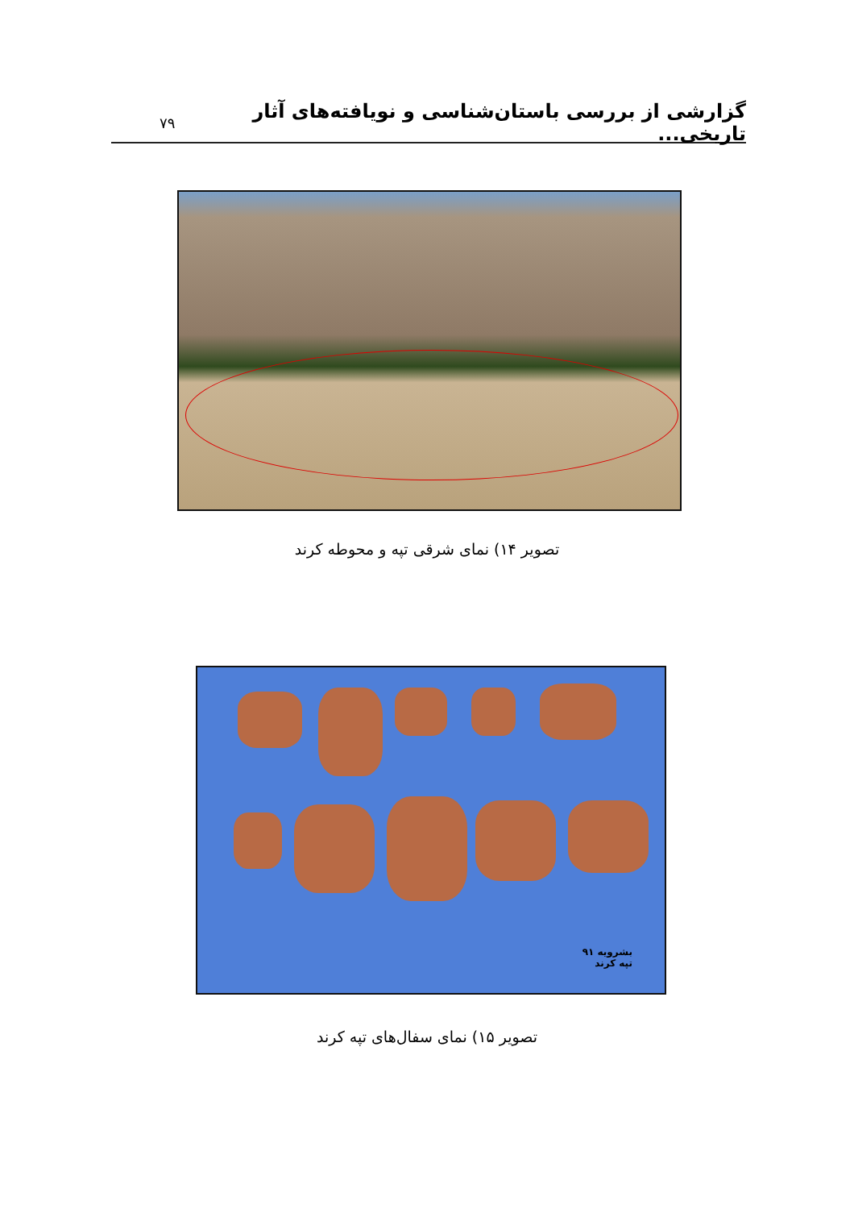گزارشی از بررسی باستان‌شناسی و نویافته‌های آثار تاریخی...
۷۹
تصویر ۱۴) نمای شرقی تپه و محوطه کرند
بشرویه ۹۱
تپه کرند
تصویر ۱۵) نمای سفال‌های تپه کرند